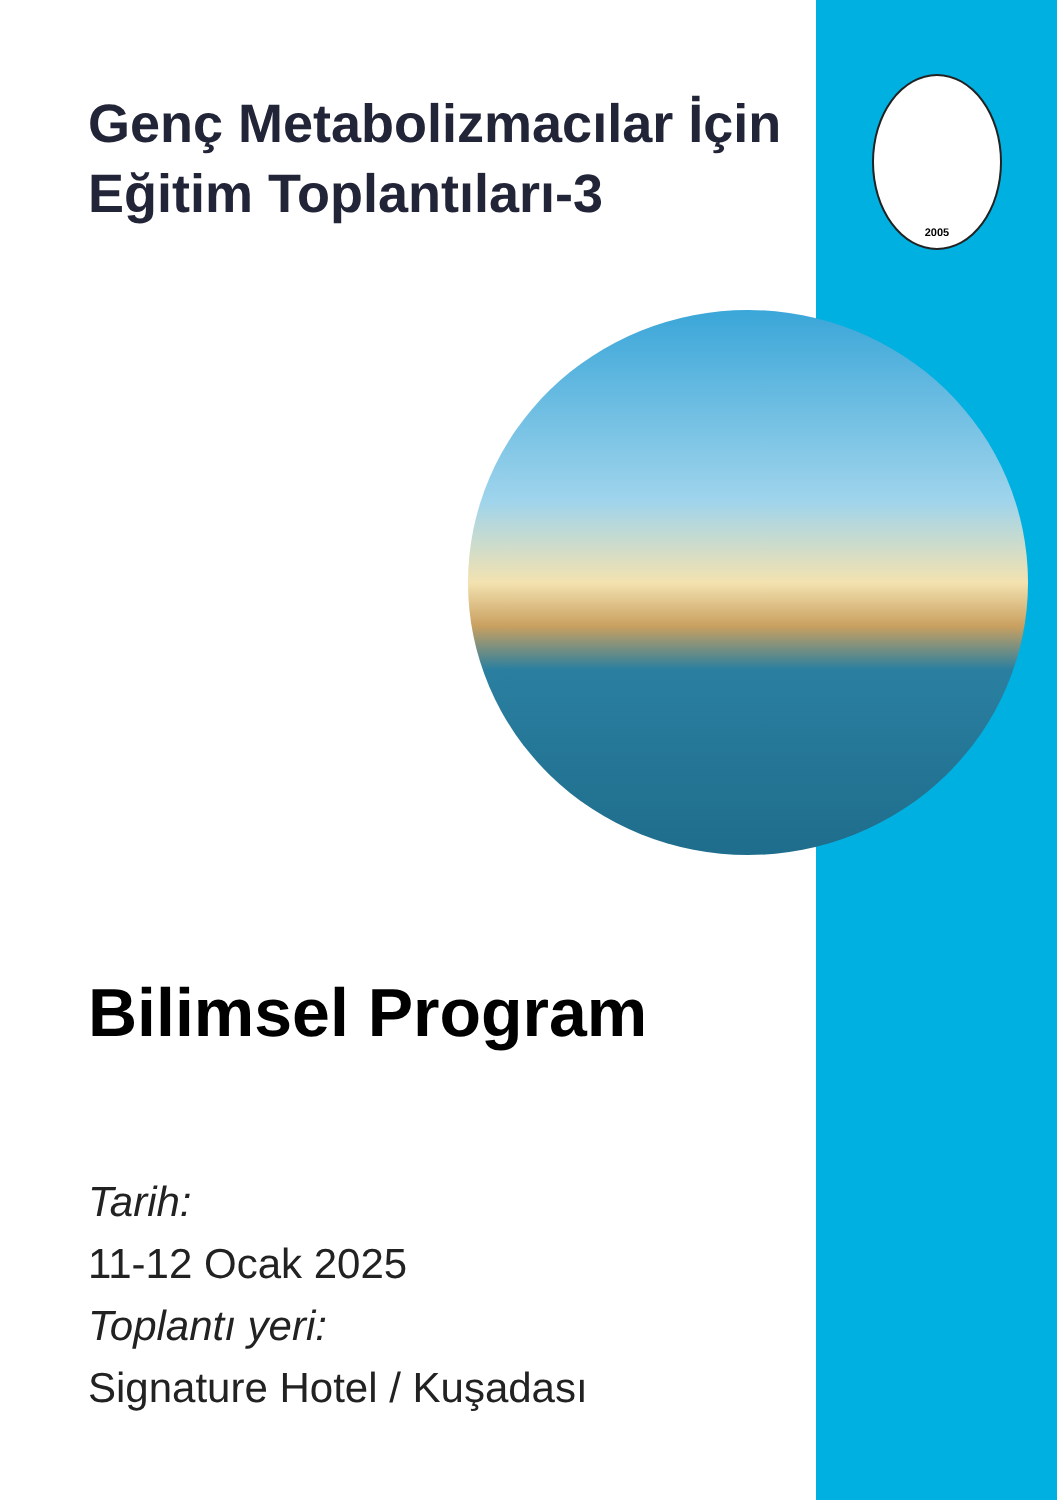2005
Genç Metabolizmacılar İçin Eğitim Toplantıları-3
Bilimsel Program
Tarih:
11-12 Ocak 2025
Toplantı yeri:
Signature Hotel / Kuşadası